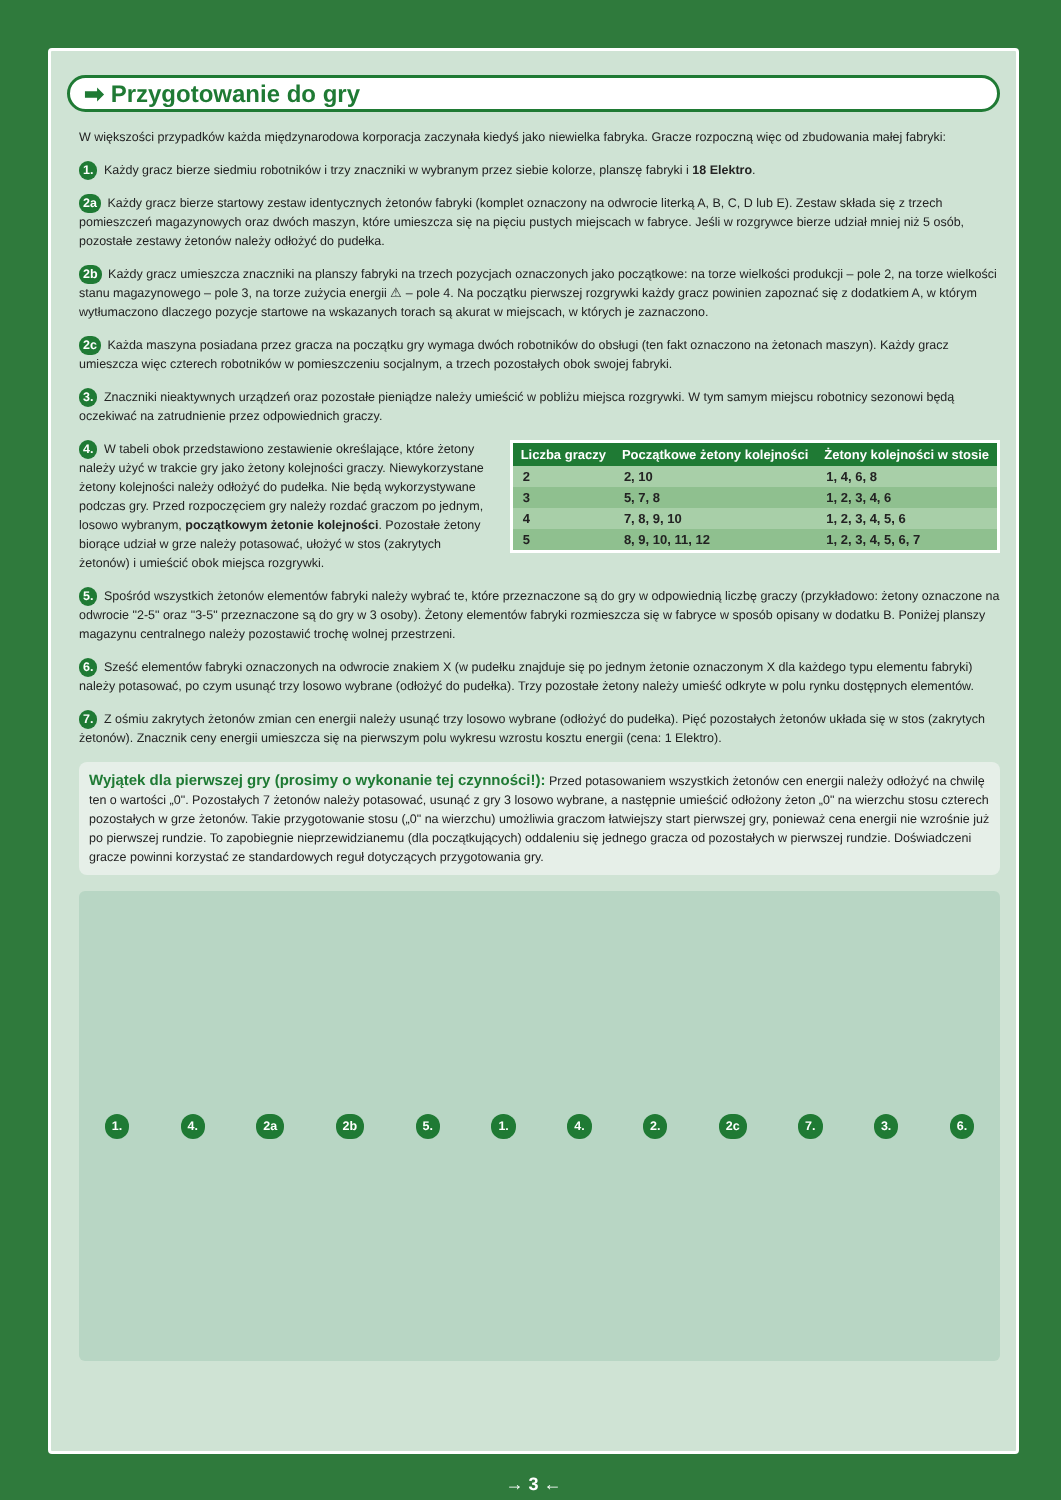➡ Przygotowanie do gry
W większości przypadków każda międzynarodowa korporacja zaczynała kiedyś jako niewielka fabryka. Gracze rozpoczną więc od zbudowania małej fabryki:
1. Każdy gracz bierze siedmiu robotników i trzy znaczniki w wybranym przez siebie kolorze, planszę fabryki i 18 Elektro.
2a Każdy gracz bierze startowy zestaw identycznych żetonów fabryki (komplet oznaczony na odwrocie literką A, B, C, D lub E). Zestaw składa się z trzech pomieszczeń magazynowych oraz dwóch maszyn, które umieszcza się na pięciu pustych miejscach w fabryce. Jeśli w rozgrywce bierze udział mniej niż 5 osób, pozostałe zestawy żetonów należy odłożyć do pudełka.
2b Każdy gracz umieszcza znaczniki na planszy fabryki na trzech pozycjach oznaczonych jako początkowe: na torze wielkości produkcji – pole 2, na torze wielkości stanu magazynowego – pole 3, na torze zużycia energii ⚠ – pole 4. Na początku pierwszej rozgrywki każdy gracz powinien zapoznać się z dodatkiem A, w którym wytłumaczono dlaczego pozycje startowe na wskazanych torach są akurat w miejscach, w których je zaznaczono.
2c Każda maszyna posiadana przez gracza na początku gry wymaga dwóch robotników do obsługi (ten fakt oznaczono na żetonach maszyn). Każdy gracz umieszcza więc czterech robotników w pomieszczeniu socjalnym, a trzech pozostałych obok swojej fabryki.
3. Znaczniki nieaktywnych urządzeń oraz pozostałe pieniądze należy umieścić w pobliżu miejsca rozgrywki. W tym samym miejscu robotnicy sezonowi będą oczekiwać na zatrudnienie przez odpowiednich graczy.
| Liczba graczy | Początkowe żetony kolejności | Żetony kolejności w stosie |
| --- | --- | --- |
| 2 | 2, 10 | 1, 4, 6, 8 |
| 3 | 5, 7, 8 | 1, 2, 3, 4, 6 |
| 4 | 7, 8, 9, 10 | 1, 2, 3, 4, 5, 6 |
| 5 | 8, 9, 10, 11, 12 | 1, 2, 3, 4, 5, 6, 7 |
4. W tabeli obok przedstawiono zestawienie określające, które żetony należy użyć w trakcie gry jako żetony kolejności graczy. Niewykorzystane żetony kolejności należy odłożyć do pudełka. Nie będą wykorzystywane podczas gry. Przed rozpoczęciem gry należy rozdać graczom po jednym, losowo wybranym, początkowym żetonie kolejności. Pozostałe żetony biorące udział w grze należy potasować, ułożyć w stos (zakrytych żetonów) i umieścić obok miejsca rozgrywki.
5. Spośród wszystkich żetonów elementów fabryki należy wybrać te, które przeznaczone są do gry w odpowiednią liczbę graczy (przykładowo: żetony oznaczone na odwrocie "2-5" oraz "3-5" przeznaczone są do gry w 3 osoby). Żetony elementów fabryki rozmieszcza się w fabryce w sposób opisany w dodatku B. Poniżej planszy magazynu centralnego należy pozostawić trochę wolnej przestrzeni.
6. Sześć elementów fabryki oznaczonych na odwrocie znakiem X (w pudełku znajduje się po jednym żetonie oznaczonym X dla każdego typu elementu fabryki) należy potasować, po czym usunąć trzy losowo wybrane (odłożyć do pudełka). Trzy pozostałe żetony należy umieść odkryte w polu rynku dostępnych elementów.
7. Z ośmiu zakrytych żetonów zmian cen energii należy usunąć trzy losowo wybrane (odłożyć do pudełka). Pięć pozostałych żetonów układa się w stos (zakrytych żetonów). Znacznik ceny energii umieszcza się na pierwszym polu wykresu wzrostu kosztu energii (cena: 1 Elektro).
Wyjątek dla pierwszej gry (prosimy o wykonanie tej czynności!): Przed potasowaniem wszystkich żetonów cen energii należy odłożyć na chwilę ten o wartości „0". Pozostałych 7 żetonów należy potasować, usunąć z gry 3 losowo wybrane, a następnie umieścić odłożony żeton „0" na wierzchu stosu czterech pozostałych w grze żetonów. Takie przygotowanie stosu („0" na wierzchu) umożliwia graczom łatwiejszy start pierwszej gry, ponieważ cena energii nie wzrośnie już po pierwszej rundzie. To zapobiegnie nieprzewidzianemu (dla początkujących) oddaleniu się jednego gracza od pozostałych w pierwszej rundzie. Doświadczeni gracze powinni korzystać ze standardowych reguł dotyczących przygotowania gry.
1. 4. 2a 2b 5. 1. 4. 2. 2c 7. 3. 6.
→ 3 ←